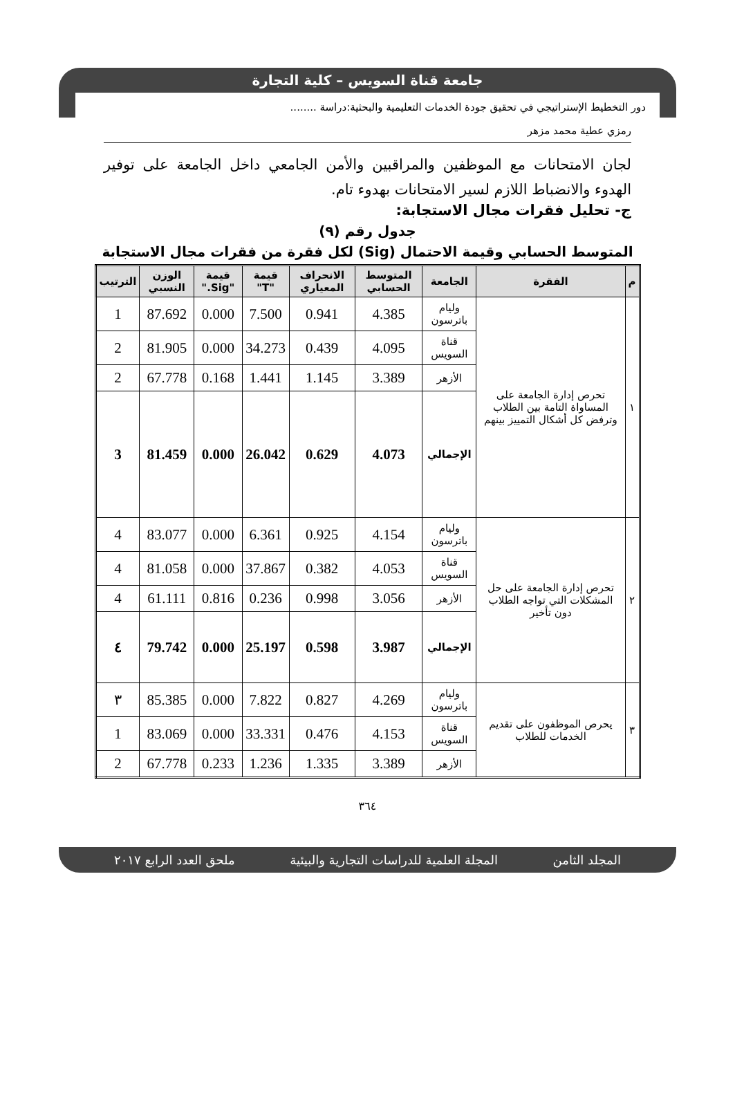جامعة قناة السويس – كلية التجارة
دور التخطيط الإستراتيجي في تحقيق جودة الخدمات التعليمية والبحثية:دراسة ........
رمزي عطية محمد مزهر
لجان الامتحانات مع الموظفين والمراقبين والأمن الجامعي داخل الجامعة على توفير الهدوء والانضباط اللازم لسير الامتحانات بهدوء تام.
ج- تحليل فقرات مجال الاستجابة:
جدول رقم (٩)
المتوسط الحسابي وقيمة الاحتمال (Sig) لكل فقرة من فقرات مجال الاستجابة
| م | الفقرة | الجامعة | المتوسط الحسابي | الانحراف المعياري | قيمة "T" | قيمة "Sig." | الوزن النسبي | الترتيب |
| --- | --- | --- | --- | --- | --- | --- | --- | --- |
| ١ | تحرص إدارة الجامعة على المساواة التامة بين الطلاب وترفض كل أشكال التمييز بينهم | وليام باترسون | 4.385 | 0.941 | 7.500 | 0.000 | 87.692 | 1 |
| | | قناة السويس | 4.095 | 0.439 | 34.273 | 0.000 | 81.905 | 2 |
| | | الأزهر | 3.389 | 1.145 | 1.441 | 0.168 | 67.778 | 2 |
| | | الإجمالي | 4.073 | 0.629 | 26.042 | 0.000 | 81.459 | 3 |
| ٢ | تحرص إدارة الجامعة على حل المشكلات التي تواجه الطلاب دون تأخير | وليام باترسون | 4.154 | 0.925 | 6.361 | 0.000 | 83.077 | 4 |
| | | قناة السويس | 4.053 | 0.382 | 37.867 | 0.000 | 81.058 | 4 |
| | | الأزهر | 3.056 | 0.998 | 0.236 | 0.816 | 61.111 | 4 |
| | | الإجمالي | 3.987 | 0.598 | 25.197 | 0.000 | 79.742 | ٤ |
| ٣ | يحرص الموظفون على تقديم الخدمات للطلاب | وليام باترسون | 4.269 | 0.827 | 7.822 | 0.000 | 85.385 | ٣ |
| | | قناة السويس | 4.153 | 0.476 | 33.331 | 0.000 | 83.069 | 1 |
| | | الأزهر | 3.389 | 1.335 | 1.236 | 0.233 | 67.778 | 2 |
٣٦٤
المجلد الثامن المجلة العلمية للدراسات التجارية والبيئية ملحق العدد الرابع ٢٠١٧